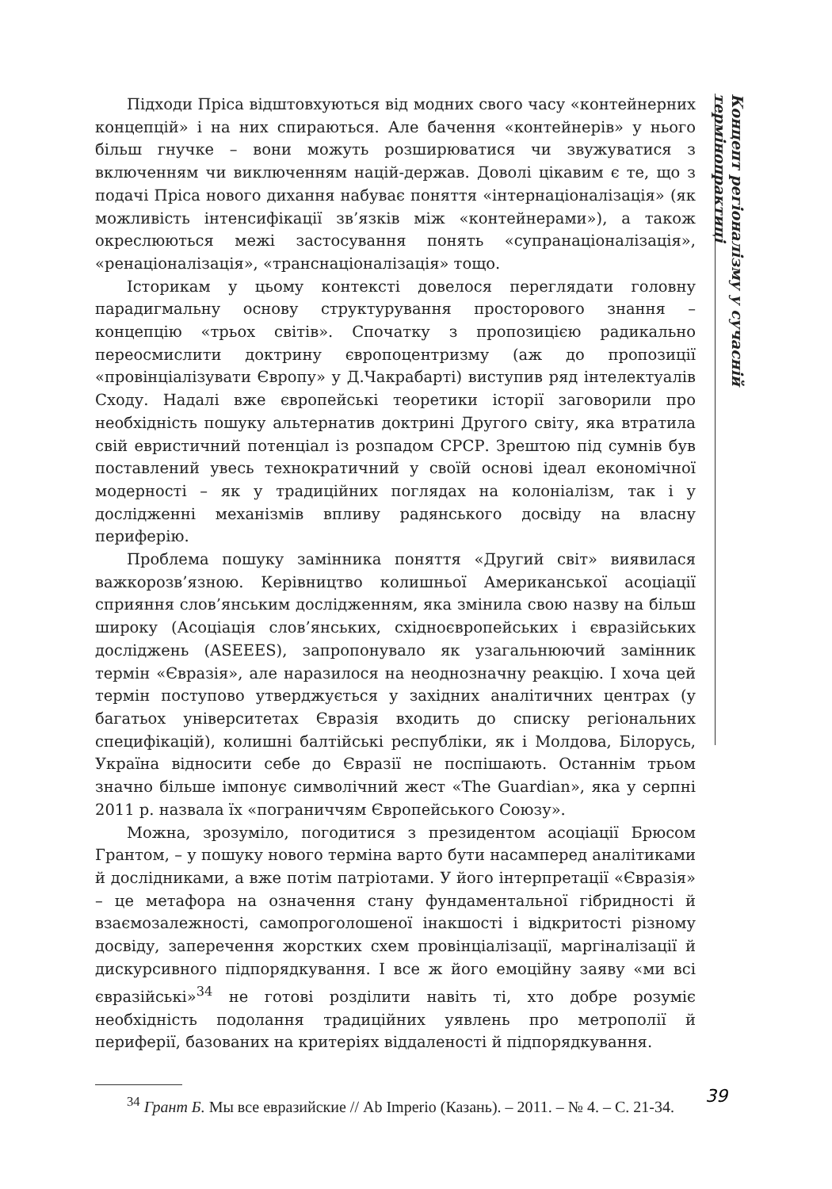Підходи Пріса відштовхуються від модних свого часу «контейнерних концепцій» і на них спираються. Але бачення «контейнерів» у нього більш гнучке – вони можуть розширюватися чи звужуватися з включенням чи виключенням націй-держав. Доволі цікавим є те, що з подачі Пріса нового дихання набуває поняття «інтернаціоналізація» (як можливість інтенсифікації зв’язків між «контейнерами»), а також окреслюються межі застосування понять «супранаціоналізація», «ренаціоналізація», «транснаціоналізація» тощо.
Історикам у цьому контексті довелося переглядати головну парадигмальну основу структурування просторового знання – концепцію «трьох світів». Спочатку з пропозицією радикально переосмислити доктрину європоцентризму (аж до пропозиції «провінціалізувати Європу» у Д.Чакрабарті) виступив ряд інтелектуалів Сходу. Надалі вже європейські теоретики історії заговорили про необхідність пошуку альтернатив доктрині Другого світу, яка втратила свій евристичний потенціал із розпадом СРСР. Зрештою під сумнів був поставлений увесь технократичний у своїй основі ідеал економічної модерності – як у традиційних поглядах на колоніалізм, так і у дослідженні механізмів впливу радянського досвіду на власну периферію.
Проблема пошуку замінника поняття «Другий світ» виявилася важкорозв’язною. Керівництво колишньої Американської асоціації сприяння слов’янським дослідженням, яка змінила свою назву на більш широку (Асоціація слов’янських, східноєвропейських і євразійських досліджень (ASEEES), запропонувало як узагальнюючий замінник термін «Євразія», але наразилося на неоднозначну реакцію. І хоча цей термін поступово утверджується у західних аналітичних центрах (у багатьох університетах Євразія входить до списку регіональних специфікацій), колишні балтійські республіки, як і Молдова, Білорусь, Україна відносити себе до Євразії не поспішають. Останнім трьом значно більше імпонує символічний жест «The Guardian», яка у серпні 2011 р. назвала їх «пограниччям Європейського Союзу».
Можна, зрозуміло, погодитися з президентом асоціації Брюсом Грантом, – у пошуку нового терміна варто бути насамперед аналітиками й дослідниками, а вже потім патріотами. У його інтерпретації «Євразія» – це метафора на означення стану фундаментальної гібридності й взаємозалежності, самопроголошеної інакшості і відкритості різному досвіду, заперечення жорстких схем провінціалізації, маргіналізації й дискурсивного підпорядкування. І все ж його емоційну заяву «ми всі євразійські»<sup>34</sup> не готові розділити навіть ті, хто добре розуміє необхідність подолання традиційних уявлень про метрополії й периферії, базованих на критеріях віддаленості й підпорядкування.
<sup>34</sup> Грант Б. Мы все евразийские // Ab Imperio (Казань). – 2011. – № 4. – С. 21-34.
Концепт регіоналізму у сучасній термінопрактиці
39